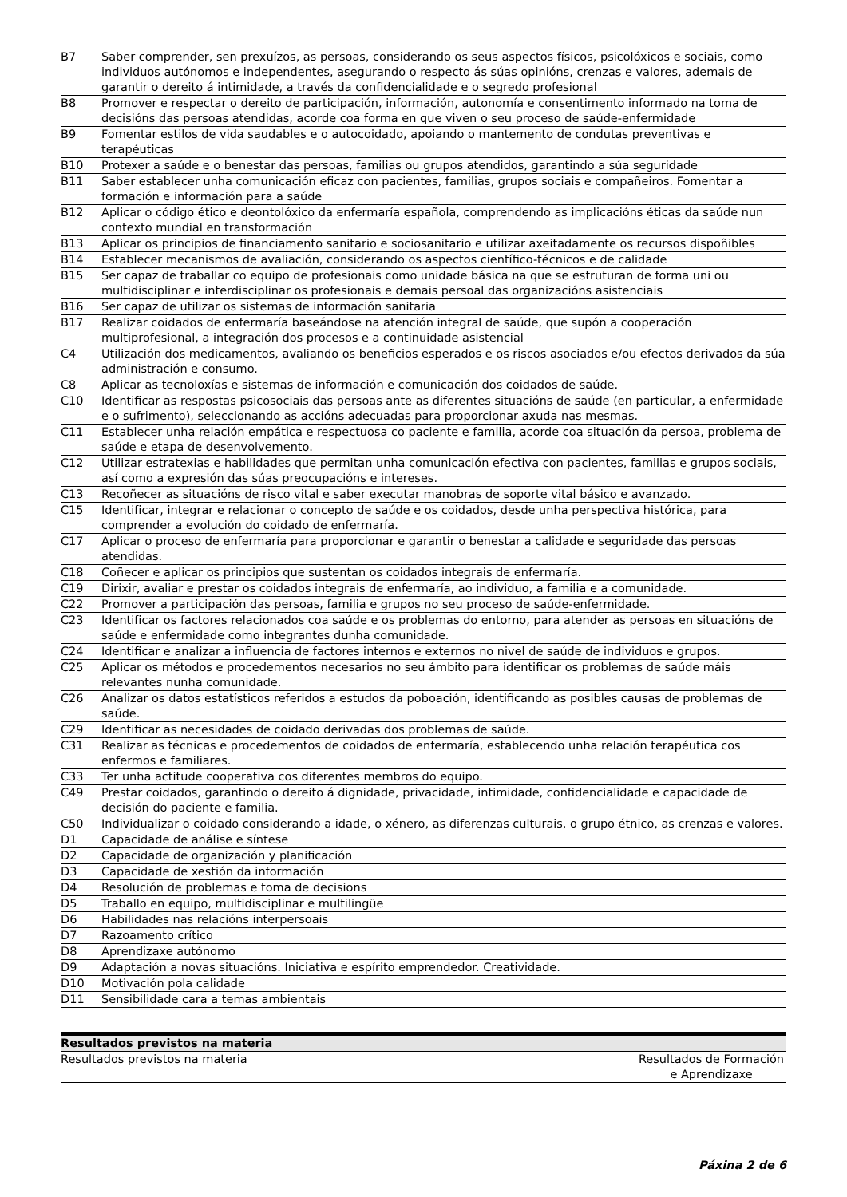| B7 | Saber comprender, sen prexuízos, as persoas, considerando os seus aspectos físicos, psicolóxicos e sociais, como individuos autónomos e independentes, asegurando o respecto ás súas opinións, crenzas e valores, ademais de garantir o dereito á intimidade, a través da confidencialidade e o segredo profesional |
| B8 | Promover e respectar o dereito de participación, información, autonomía e consentimento informado na toma de decisións das persoas atendidas, acorde coa forma en que viven o seu proceso de saúde-enfermidade |
| B9 | Fomentar estilos de vida saudables e o autocoidado, apoiando o mantemento de condutas preventivas e terapéuticas |
| B10 | Protexer a saúde e o benestar das persoas, familias ou grupos atendidos, garantindo a súa seguridade |
| B11 | Saber establecer unha comunicación eficaz con pacientes, familias, grupos sociais e compañeiros. Fomentar a formación e información para a saúde |
| B12 | Aplicar o código ético e deontolóxico da enfermaría española, comprendendo as implicacións éticas da saúde nun contexto mundial en transformación |
| B13 | Aplicar os principios de financiamento sanitario e sociosanitario e utilizar axeitadamente os recursos dispoñibles |
| B14 | Establecer mecanismos de avaliación, considerando os aspectos científico-técnicos e de calidade |
| B15 | Ser capaz de traballar co equipo de profesionais como unidade básica na que se estruturan de forma uni ou multidisciplinar e interdisciplinar os profesionais e demais persoal das organizacións asistenciais |
| B16 | Ser capaz de utilizar os sistemas de información sanitaria |
| B17 | Realizar coidados de enfermaría baseándose na atención integral de saúde, que supón a cooperación multiprofesional, a integración dos procesos e a continuidade asistencial |
| C4 | Utilización dos medicamentos, avaliando os beneficios esperados e os riscos asociados e/ou efectos derivados da súa administración e consumo. |
| C8 | Aplicar as tecnoloxías e sistemas de información e comunicación dos coidados de saúde. |
| C10 | Identificar as respostas psicosociais das persoas ante as diferentes situacións de saúde (en particular, a enfermidade e o sufrimento), seleccionando as accións adecuadas para proporcionar axuda nas mesmas. |
| C11 | Establecer unha relación empática e respectuosa co paciente e familia, acorde coa situación da persoa, problema de saúde e etapa de desenvolvemento. |
| C12 | Utilizar estratexias e habilidades que permitan unha comunicación efectiva con pacientes, familias e grupos sociais, así como a expresión das súas preocupacións e intereses. |
| C13 | Recoñecer as situacións de risco vital e saber executar manobras de soporte vital básico e avanzado. |
| C15 | Identificar, integrar e relacionar o concepto de saúde e os coidados, desde unha perspectiva histórica, para comprender a evolución do coidado de enfermaría. |
| C17 | Aplicar o proceso de enfermaría para proporcionar e garantir o benestar a calidade e seguridade das persoas atendidas. |
| C18 | Coñecer e aplicar os principios que sustentan os coidados integrais de enfermaría. |
| C19 | Dirixir, avaliar e prestar os coidados integrais de enfermaría, ao individuo, a familia e a comunidade. |
| C22 | Promover a participación das persoas, familia e grupos no seu proceso de saúde-enfermidade. |
| C23 | Identificar os factores relacionados coa saúde e os problemas do entorno, para atender as persoas en situacións de saúde e enfermidade como integrantes dunha comunidade. |
| C24 | Identificar e analizar a influencia de factores internos e externos no nivel de saúde de individuos e grupos. |
| C25 | Aplicar os métodos e procedementos necesarios no seu ámbito para identificar os problemas de saúde máis relevantes nunha comunidade. |
| C26 | Analizar os datos estatísticos referidos a estudos da poboación, identificando as posibles causas de problemas de saúde. |
| C29 | Identificar as necesidades de coidado derivadas dos problemas de saúde. |
| C31 | Realizar as técnicas e procedementos de coidados de enfermaría, establecendo unha relación terapéutica cos enfermos e familiares. |
| C33 | Ter unha actitude cooperativa cos diferentes membros do equipo. |
| C49 | Prestar coidados, garantindo o dereito á dignidade, privacidade, intimidade, confidencialidade e capacidade de decisión do paciente e familia. |
| C50 | Individualizar o coidado considerando a idade, o xénero, as diferenzas culturais, o grupo étnico, as crenzas e valores. |
| D1 | Capacidade de análise e síntese |
| D2 | Capacidade de organización y planificación |
| D3 | Capacidade de xestión da información |
| D4 | Resolución de problemas e toma de decisions |
| D5 | Traballo en equipo, multidisciplinar e multilingüe |
| D6 | Habilidades nas relacións interpersoais |
| D7 | Razoamento crítico |
| D8 | Aprendizaxe autónomo |
| D9 | Adaptación a novas situacións. Iniciativa e espírito emprendedor. Creatividade. |
| D10 | Motivación pola calidade |
| D11 | Sensibilidade cara a temas ambientais |
Resultados previstos na materia
| Resultados previstos na materia | Resultados de Formación e Aprendizaxe |
Páxina 2 de 6